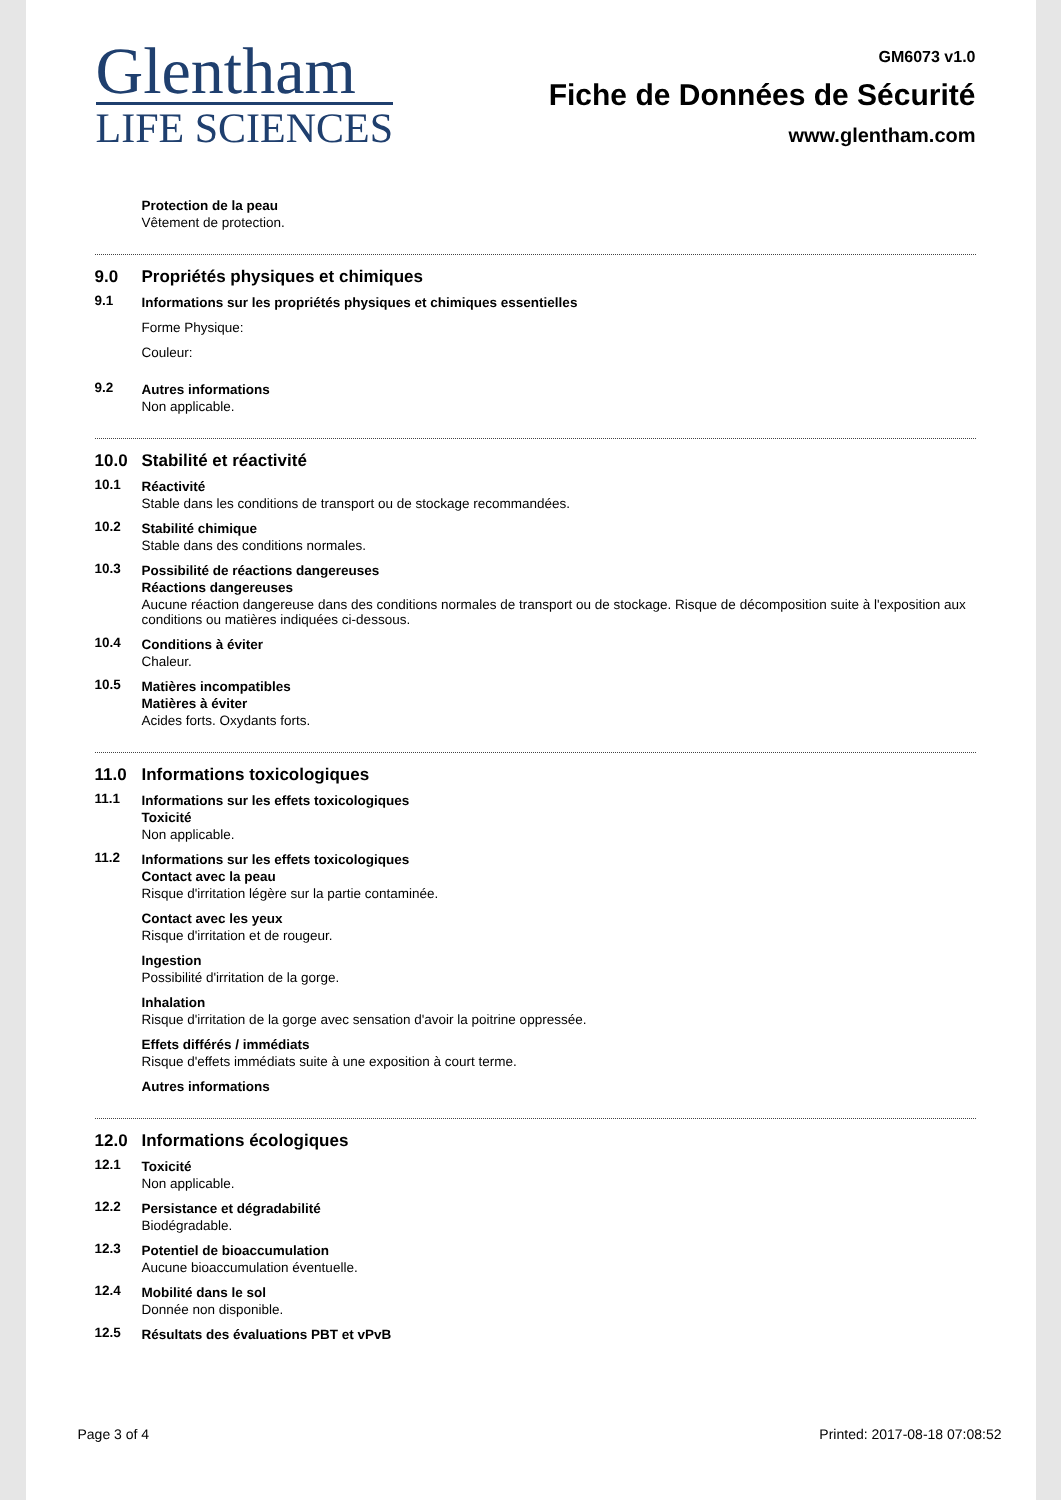Glentham
LIFE SCIENCES
GM6073 v1.0
Fiche de Données de Sécurité
www.glentham.com
Protection de la peau
Vêtement de protection.
9.0 Propriétés physiques et chimiques
9.1 Informations sur les propriétés physiques et chimiques essentielles
Forme Physique:
Couleur:
9.2 Autres informations
Non applicable.
10.0 Stabilité et réactivité
10.1 Réactivité
Stable dans les conditions de transport ou de stockage recommandées.
10.2 Stabilité chimique
Stable dans des conditions normales.
10.3 Possibilité de réactions dangereuses
Réactions dangereuses
Aucune réaction dangereuse dans des conditions normales de transport ou de stockage. Risque de décomposition suite à l'exposition aux conditions ou matières indiquées ci-dessous.
10.4 Conditions à éviter
Chaleur.
10.5 Matières incompatibles
Matières à éviter
Acides forts. Oxydants forts.
11.0 Informations toxicologiques
11.1 Informations sur les effets toxicologiques
Toxicité
Non applicable.
11.2 Informations sur les effets toxicologiques
Contact avec la peau
Risque d'irritation légère sur la partie contaminée.
Contact avec les yeux
Risque d'irritation et de rougeur.
Ingestion
Possibilité d'irritation de la gorge.
Inhalation
Risque d'irritation de la gorge avec sensation d'avoir la poitrine oppressée.
Effets différés / immédiats
Risque d'effets immédiats suite à une exposition à court terme.
Autres informations
12.0 Informations écologiques
12.1 Toxicité
Non applicable.
12.2 Persistance et dégradabilité
Biodégradable.
12.3 Potentiel de bioaccumulation
Aucune bioaccumulation éventuelle.
12.4 Mobilité dans le sol
Donnée non disponible.
12.5 Résultats des évaluations PBT et vPvB
Page 3 of 4 Printed: 2017-08-18 07:08:52